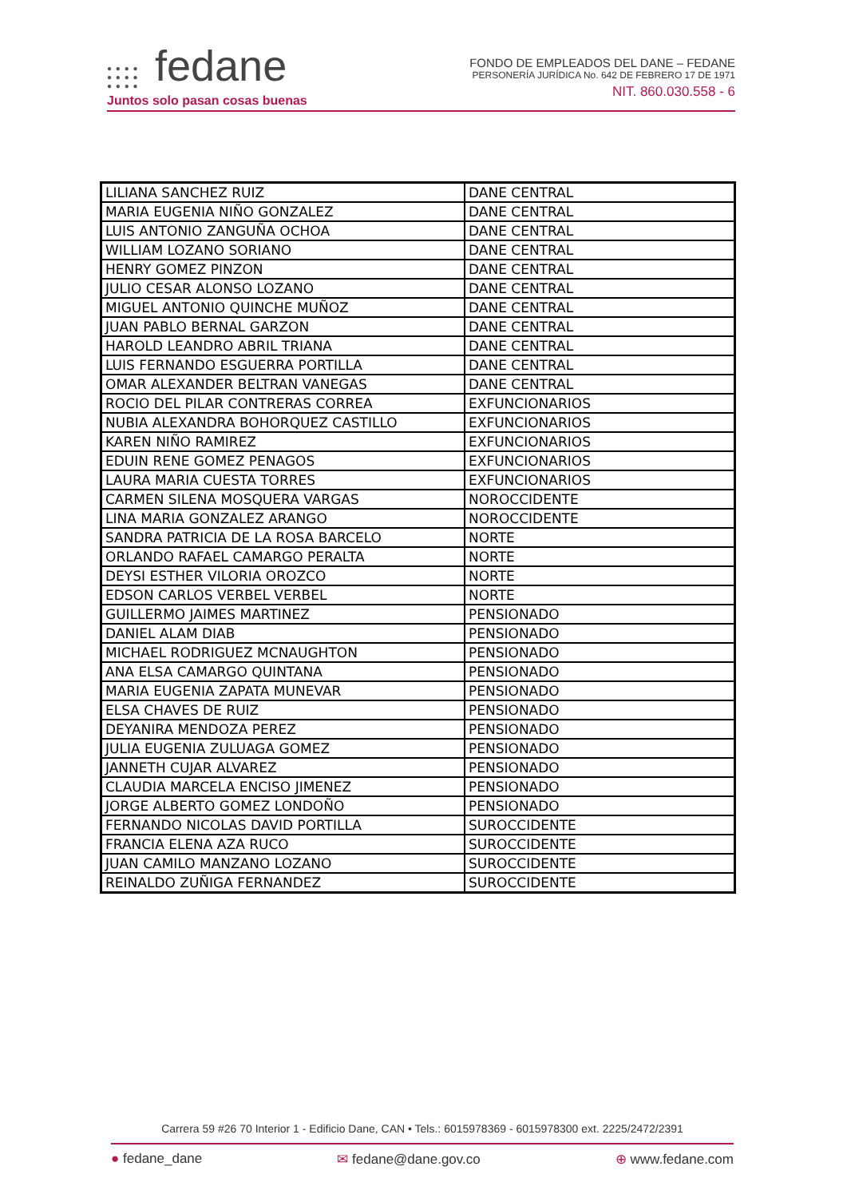● ● ● ●
● ● ● ●
● ● ● ● fedane
Juntos solo pasan cosas buenas
FONDO DE EMPLEADOS DEL DANE – FEDANE
PERSONERÍA JURÍDICA No. 642 DE FEBRERO 17 DE 1971
NIT. 860.030.558 - 6
| LILIANA SANCHEZ RUIZ | DANE CENTRAL |
| MARIA EUGENIA NIÑO GONZALEZ | DANE CENTRAL |
| LUIS ANTONIO ZANGUÑA OCHOA | DANE CENTRAL |
| WILLIAM LOZANO SORIANO | DANE CENTRAL |
| HENRY GOMEZ PINZON | DANE CENTRAL |
| JULIO CESAR ALONSO LOZANO | DANE CENTRAL |
| MIGUEL ANTONIO QUINCHE MUÑOZ | DANE CENTRAL |
| JUAN PABLO BERNAL GARZON | DANE CENTRAL |
| HAROLD LEANDRO ABRIL TRIANA | DANE CENTRAL |
| LUIS FERNANDO ESGUERRA PORTILLA | DANE CENTRAL |
| OMAR ALEXANDER BELTRAN VANEGAS | DANE CENTRAL |
| ROCIO DEL PILAR CONTRERAS CORREA | EXFUNCIONARIOS |
| NUBIA ALEXANDRA BOHORQUEZ CASTILLO | EXFUNCIONARIOS |
| KAREN NIÑO RAMIREZ | EXFUNCIONARIOS |
| EDUIN RENE GOMEZ PENAGOS | EXFUNCIONARIOS |
| LAURA MARIA CUESTA TORRES | EXFUNCIONARIOS |
| CARMEN SILENA MOSQUERA VARGAS | NOROCCIDENTE |
| LINA MARIA GONZALEZ ARANGO | NOROCCIDENTE |
| SANDRA PATRICIA DE LA ROSA BARCELO | NORTE |
| ORLANDO RAFAEL CAMARGO PERALTA | NORTE |
| DEYSI ESTHER VILORIA OROZCO | NORTE |
| EDSON CARLOS VERBEL VERBEL | NORTE |
| GUILLERMO JAIMES MARTINEZ | PENSIONADO |
| DANIEL ALAM DIAB | PENSIONADO |
| MICHAEL RODRIGUEZ MCNAUGHTON | PENSIONADO |
| ANA ELSA CAMARGO QUINTANA | PENSIONADO |
| MARIA EUGENIA ZAPATA MUNEVAR | PENSIONADO |
| ELSA CHAVES DE RUIZ | PENSIONADO |
| DEYANIRA MENDOZA PEREZ | PENSIONADO |
| JULIA EUGENIA ZULUAGA GOMEZ | PENSIONADO |
| JANNETH CUJAR ALVAREZ | PENSIONADO |
| CLAUDIA MARCELA ENCISO JIMENEZ | PENSIONADO |
| JORGE ALBERTO GOMEZ LONDOÑO | PENSIONADO |
| FERNANDO NICOLAS DAVID PORTILLA | SUROCCIDENTE |
| FRANCIA ELENA AZA RUCO | SUROCCIDENTE |
| JUAN CAMILO MANZANO LOZANO | SUROCCIDENTE |
| REINALDO ZUÑIGA FERNANDEZ | SUROCCIDENTE |
Carrera 59 #26 70 Interior 1 - Edificio Dane, CAN • Tels.: 6015978369 - 6015978300 ext. 2225/2472/2391
● fedane_dane ✉ fedane@dane.gov.co ⊕ www.fedane.com